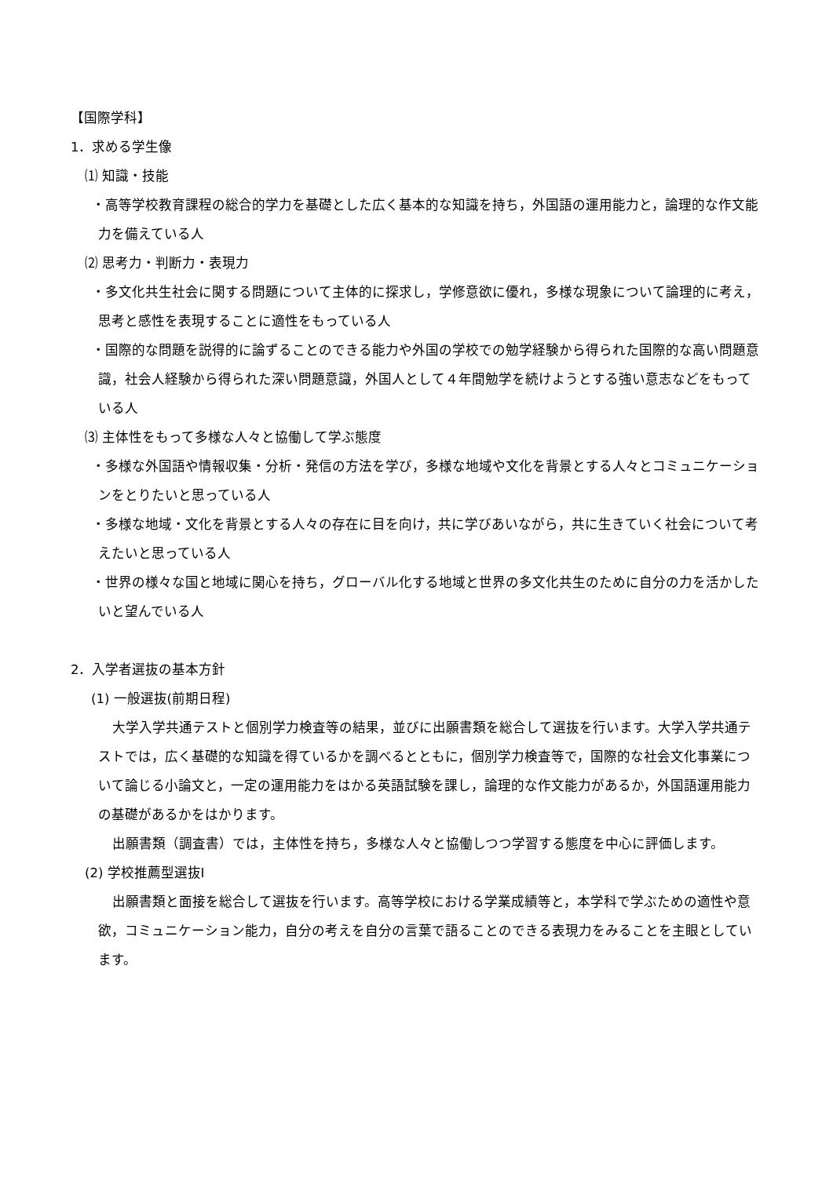【国際学科】
1．求める学生像
⑴ 知識・技能
・高等学校教育課程の総合的学力を基礎とした広く基本的な知識を持ち，外国語の運用能力と，論理的な作文能力を備えている人
⑵ 思考力・判断力・表現力
・多文化共生社会に関する問題について主体的に探求し，学修意欲に優れ，多様な現象について論理的に考え，思考と感性を表現することに適性をもっている人
・国際的な問題を説得的に論ずることのできる能力や外国の学校での勉学経験から得られた国際的な高い問題意識，社会人経験から得られた深い問題意識，外国人として４年間勉学を続けようとする強い意志などをもっている人
⑶ 主体性をもって多様な人々と協働して学ぶ態度
・多様な外国語や情報収集・分析・発信の方法を学び，多様な地域や文化を背景とする人々とコミュニケーションをとりたいと思っている人
・多様な地域・文化を背景とする人々の存在に目を向け，共に学びあいながら，共に生きていく社会について考えたいと思っている人
・世界の様々な国と地域に関心を持ち，グローバル化する地域と世界の多文化共生のために自分の力を活かしたいと望んでいる人
2．入学者選抜の基本方針
(1) 一般選抜(前期日程)
大学入学共通テストと個別学力検査等の結果，並びに出願書類を総合して選抜を行います。大学入学共通テストでは，広く基礎的な知識を得ているかを調べるとともに，個別学力検査等で，国際的な社会文化事業について論じる小論文と，一定の運用能力をはかる英語試験を課し，論理的な作文能力があるか，外国語運用能力の基礎があるかをはかります。
出願書類（調査書）では，主体性を持ち，多様な人々と協働しつつ学習する態度を中心に評価します。
(2) 学校推薦型選抜Ⅰ
出願書類と面接を総合して選抜を行います。高等学校における学業成績等と，本学科で学ぶための適性や意欲，コミュニケーション能力，自分の考えを自分の言葉で語ることのできる表現力をみることを主眼としています。